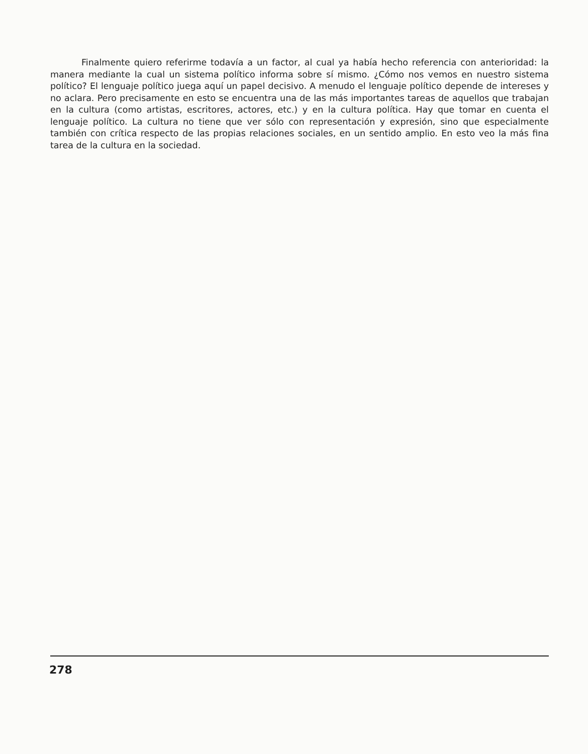Finalmente quiero referirme todavía a un factor, al cual ya había hecho referencia con anterioridad: la manera mediante la cual un sistema político informa sobre sí mismo. ¿Cómo nos vemos en nuestro sistema político? El lenguaje político juega aquí un papel decisivo. A menudo el lenguaje político depende de intereses y no aclara. Pero precisamente en esto se encuentra una de las más importantes tareas de aquellos que trabajan en la cultura (como artistas, escritores, actores, etc.) y en la cultura política. Hay que tomar en cuenta el lenguaje político. La cultura no tiene que ver sólo con representación y expresión, sino que especialmente también con crítica respecto de las propias relaciones sociales, en un sentido amplio. En esto veo la más fina tarea de la cultura en la sociedad.
278